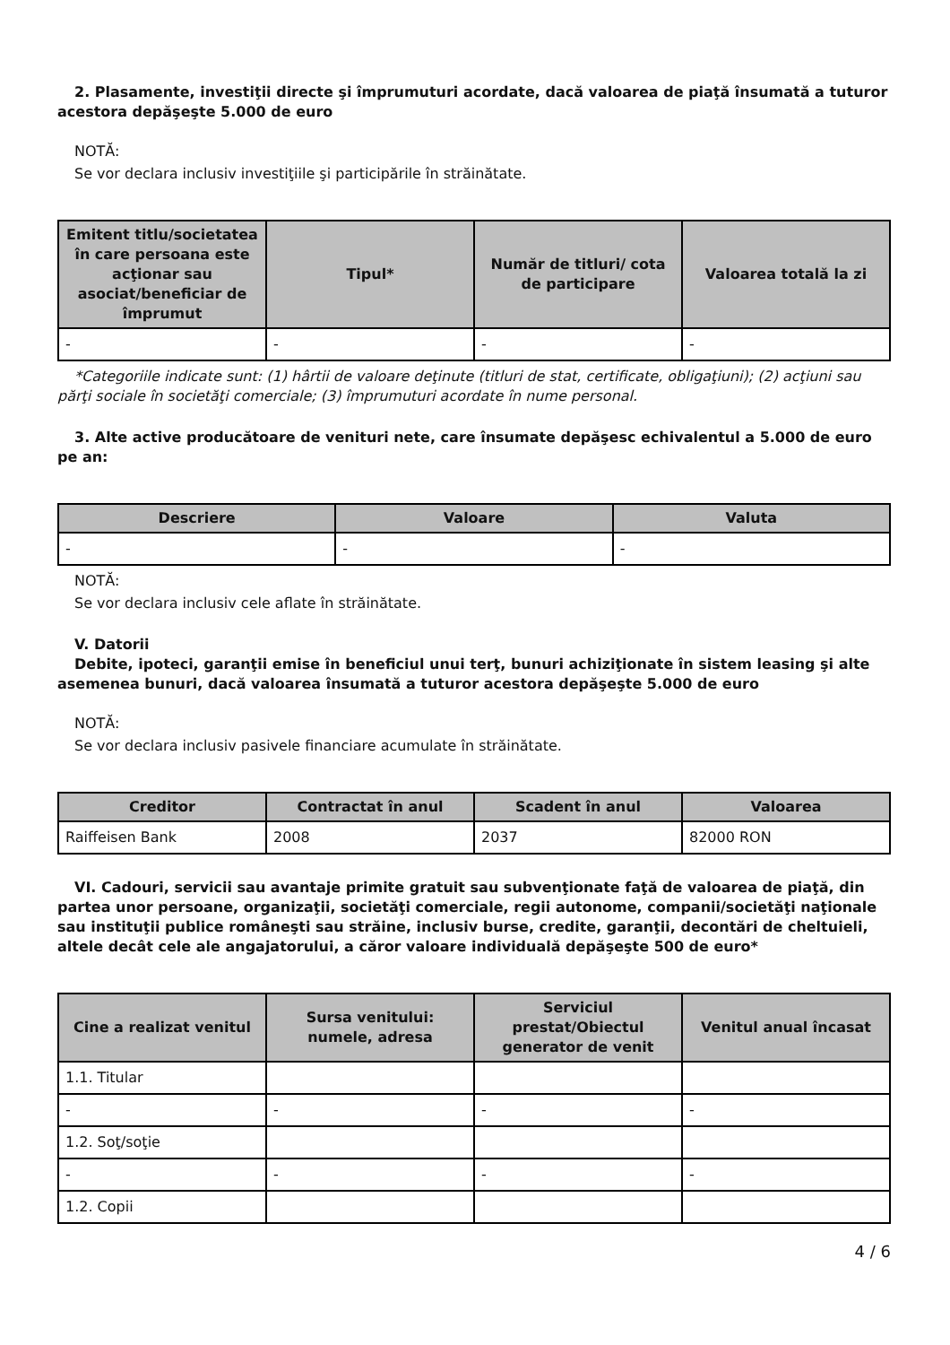2. Plasamente, investiţii directe şi împrumuturi acordate, dacă valoarea de piaţă însumată a tuturor acestora depăşeşte 5.000 de euro
NOTĂ:
Se vor declara inclusiv investiţiile şi participările în străinătate.
| Emitent titlu/societatea în care persoana este acţionar sau asociat/beneficiar de împrumut | Tipul* | Număr de titluri/ cota de participare | Valoarea totală la zi |
| --- | --- | --- | --- |
| - | - | - | - |
*Categoriile indicate sunt: (1) hârtii de valoare deţinute (titluri de stat, certificate, obligaţiuni); (2) acţiuni sau părţi sociale în societăţi comerciale; (3) împrumuturi acordate în nume personal.
3. Alte active producătoare de venituri nete, care însumate depăşesc echivalentul a 5.000 de euro pe an:
| Descriere | Valoare | Valuta |
| --- | --- | --- |
| - | - | - |
NOTĂ:
Se vor declara inclusiv cele aflate în străinătate.
V. Datorii
Debite, ipoteci, garanţii emise în beneficiul unui terţ, bunuri achiziţionate în sistem leasing şi alte asemenea bunuri, dacă valoarea însumată a tuturor acestora depăşeşte 5.000 de euro
NOTĂ:
Se vor declara inclusiv pasivele financiare acumulate în străinătate.
| Creditor | Contractat în anul | Scadent în anul | Valoarea |
| --- | --- | --- | --- |
| Raiffeisen Bank | 2008 | 2037 | 82000 RON |
VI. Cadouri, servicii sau avantaje primite gratuit sau subvenţionate faţă de valoarea de piaţă, din partea unor persoane, organizaţii, societăţi comerciale, regii autonome, companii/societăţi naţionale sau instituţii publice româneşti sau străine, inclusiv burse, credite, garanţii, decontări de cheltuieli, altele decât cele ale angajatorului, a căror valoare individuală depăşeşte 500 de euro*
| Cine a realizat venitul | Sursa venitului: numele, adresa | Serviciul prestat/Obiectul generator de venit | Venitul anual încasat |
| --- | --- | --- | --- |
| 1.1. Titular | | | |
| - | - | - | - |
| 1.2. Soţ/soţie | | | |
| - | - | - | - |
| 1.2. Copii | | | |
4 / 6